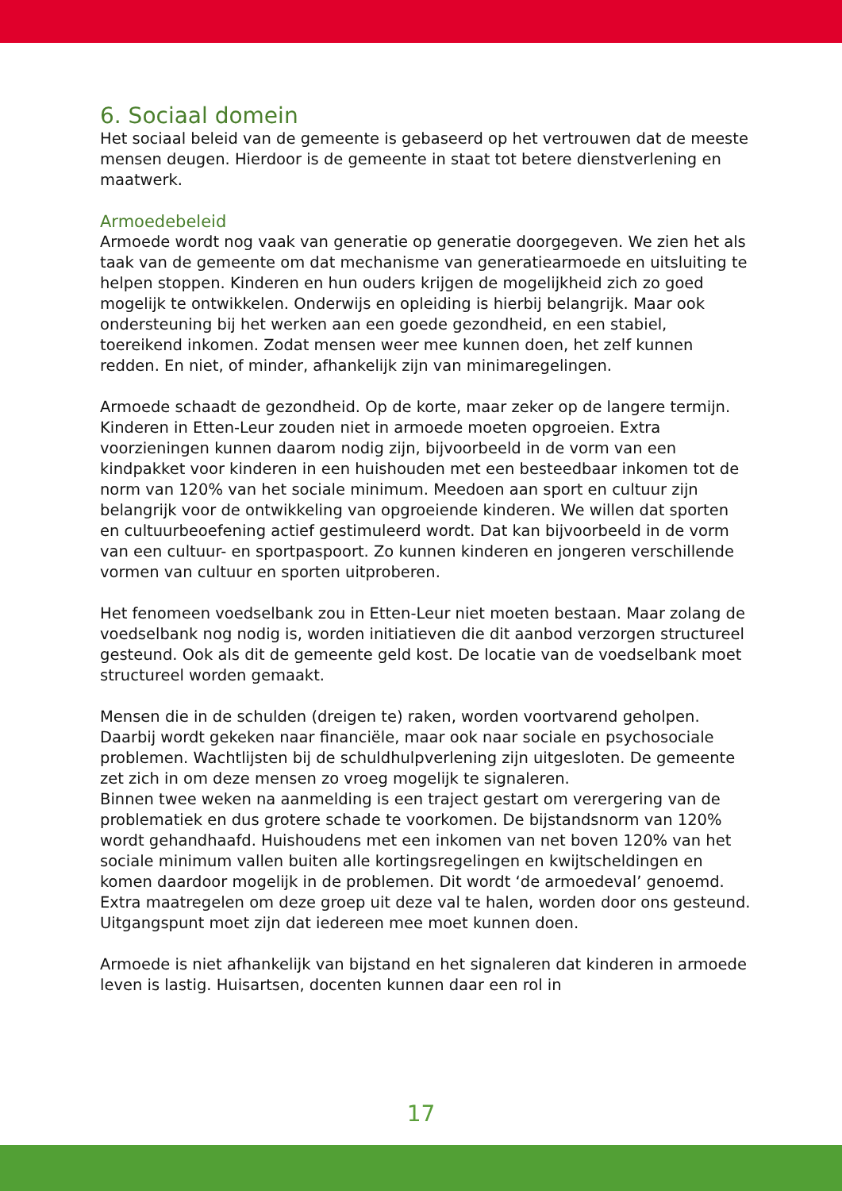6. Sociaal domein
Het sociaal beleid van de gemeente is gebaseerd op het vertrouwen dat de meeste mensen deugen. Hierdoor is de gemeente in staat tot betere dienstverlening en maatwerk.
Armoedebeleid
Armoede wordt nog vaak van generatie op generatie doorgegeven. We zien het als taak van de gemeente om dat mechanisme van generatiearmoede en uitsluiting te helpen stoppen. Kinderen en hun ouders krijgen de mogelijkheid zich zo goed mogelijk te ontwikkelen. Onderwijs en opleiding is hierbij belangrijk. Maar ook ondersteuning bij het werken aan een goede gezondheid, en een stabiel, toereikend inkomen. Zodat mensen weer mee kunnen doen, het zelf kunnen redden. En niet, of minder, afhankelijk zijn van minimaregelingen.
Armoede schaadt de gezondheid. Op de korte, maar zeker op de langere termijn. Kinderen in Etten-Leur zouden niet in armoede moeten opgroeien. Extra voorzieningen kunnen daarom nodig zijn, bijvoorbeeld in de vorm van een kindpakket voor kinderen in een huishouden met een besteedbaar inkomen tot de norm van 120% van het sociale minimum. Meedoen aan sport en cultuur zijn belangrijk voor de ontwikkeling van opgroeiende kinderen. We willen dat sporten en cultuurbeoefening actief gestimuleerd wordt. Dat kan bijvoorbeeld in de vorm van een cultuur- en sportpaspoort. Zo kunnen kinderen en jongeren verschillende vormen van cultuur en sporten uitproberen.
Het fenomeen voedselbank zou in Etten-Leur niet moeten bestaan. Maar zolang de voedselbank nog nodig is, worden initiatieven die dit aanbod verzorgen structureel gesteund. Ook als dit de gemeente geld kost. De locatie van de voedselbank moet structureel worden gemaakt.
Mensen die in de schulden (dreigen te) raken, worden voortvarend geholpen. Daarbij wordt gekeken naar financiële, maar ook naar sociale en psychosociale problemen. Wachtlijsten bij de schuldhulpverlening zijn uitgesloten. De gemeente zet zich in om deze mensen zo vroeg mogelijk te signaleren.
Binnen twee weken na aanmelding is een traject gestart om verergering van de problematiek en dus grotere schade te voorkomen. De bijstandsnorm van 120% wordt gehandhaafd. Huishoudens met een inkomen van net boven 120% van het sociale minimum vallen buiten alle kortingsregelingen en kwijtscheldingen en komen daardoor mogelijk in de problemen. Dit wordt ‘de armoedeval’ genoemd. Extra maatregelen om deze groep uit deze val te halen, worden door ons gesteund. Uitgangspunt moet zijn dat iedereen mee moet kunnen doen.
Armoede is niet afhankelijk van bijstand en het signaleren dat kinderen in armoede leven is lastig. Huisartsen, docenten kunnen daar een rol in
17